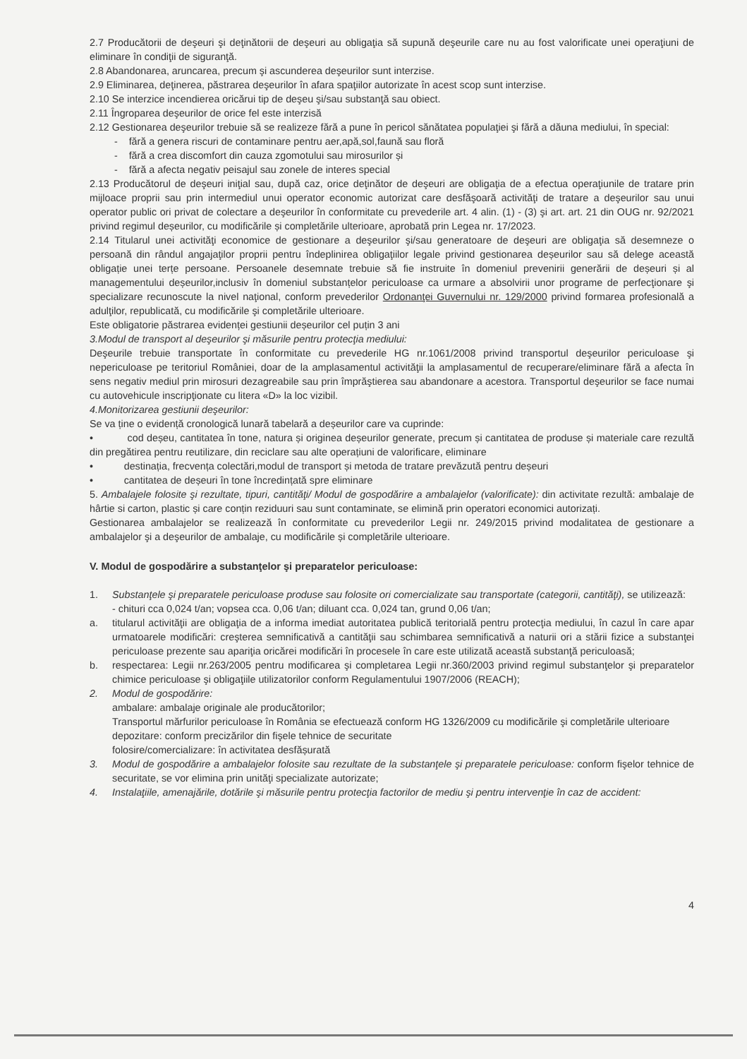2.7 Producătorii de deşeuri şi deţinătorii de deşeuri au obligaţia să supună deşeurile care nu au fost valorificate unei operaţiuni de eliminare în condiţii de siguranţă.
2.8 Abandonarea, aruncarea, precum şi ascunderea deşeurilor sunt interzise.
2.9 Eliminarea, deţinerea, păstrarea deşeurilor în afara spaţiilor autorizate în acest scop sunt interzise.
2.10 Se interzice incendierea oricărui tip de deşeu şi/sau substanţă sau obiect.
2.11 Îngroparea deşeurilor de orice fel este interzisă
2.12 Gestionarea deşeurilor trebuie să se realizeze fără a pune în pericol sănătatea populaţiei şi fără a dăuna mediului, în special:
- fără a genera riscuri de contaminare pentru aer,apă,sol,faună sau floră
- fără a crea discomfort din cauza zgomotului sau mirosurilor și
- fără a afecta negativ peisajul sau zonele de interes special
2.13 Producătorul de deşeuri iniţial sau, după caz, orice deţinător de deşeuri are obligaţia de a efectua operaţiunile de tratare prin mijloace proprii sau prin intermediul unui operator economic autorizat care desfăşoară activităţi de tratare a deşeurilor sau unui operator public ori privat de colectare a deşeurilor în conformitate cu prevederile art. 4 alin. (1) - (3) şi art. art. 21 din OUG nr. 92/2021 privind regimul deșeurilor, cu modificările și completările ulterioare, aprobată prin Legea nr. 17/2023.
2.14 Titularul unei activităţi economice de gestionare a deşeurilor şi/sau generatoare de deşeuri are obligaţia să desemneze o persoană din rândul angajaţilor proprii pentru îndeplinirea obligaţiilor legale privind gestionarea deșeurilor sau să delege această obligație unei terțe persoane. Persoanele desemnate trebuie să fie instruite în domeniul prevenirii generării de deșeuri și al managementului deșeurilor,inclusiv în domeniul substanțelor periculoase ca urmare a absolvirii unor programe de perfecţionare şi specializare recunoscute la nivel naţional, conform prevederilor Ordonanţei Guvernului nr. 129/2000 privind formarea profesională a adulţilor, republicată, cu modificările şi completările ulterioare.
Este obligatorie păstrarea evidenței gestiunii deșeurilor cel puțin 3 ani
3.Modul de transport al deşeurilor şi măsurile pentru protecţia mediului:
Deşeurile trebuie transportate în conformitate cu prevederile HG nr.1061/2008 privind transportul deşeurilor periculoase şi nepericuloase pe teritoriul României, doar de la amplasamentul activităţii la amplasamentul de recuperare/eliminare fără a afecta în sens negativ mediul prin mirosuri dezagreabile sau prin împrăştierea sau abandonare a acestora. Transportul deşeurilor se face numai cu autovehicule inscripţionate cu litera «D» la loc vizibil.
4.Monitorizarea gestiunii deşeurilor:
Se va ține o evidență cronologică lunară tabelară a deșeurilor care va cuprinde:
• cod deșeu, cantitatea în tone, natura și originea deșeurilor generate, precum și cantitatea de produse și materiale care rezultă din pregătirea pentru reutilizare, din reciclare sau alte operațiuni de valorificare, eliminare
• destinația, frecvența colectări,modul de transport și metoda de tratare prevăzută pentru deșeuri
• cantitatea de deșeuri în tone încredințată spre eliminare
5. Ambalajele folosite şi rezultate, tipuri, cantităţi/ Modul de gospodărire a ambalajelor (valorificate): din activitate rezultă: ambalaje de hârtie si carton, plastic și care conțin reziduuri sau sunt contaminate, se elimină prin operatori economici autorizați.
Gestionarea ambalajelor se realizează în conformitate cu prevederilor Legii nr. 249/2015 privind modalitatea de gestionare a ambalajelor şi a deşeurilor de ambalaje, cu modificările și completările ulterioare.
V. Modul de gospodărire a substanţelor şi preparatelor periculoase:
1. Substanţele şi preparatele periculoase produse sau folosite ori comercializate sau transportate (categorii, cantităţi), se utilizează:
- chituri cca 0,024 t/an; vopsea cca. 0,06 t/an; diluant cca. 0,024 tan, grund 0,06 t/an;
a. titularul activităţii are obligaţia de a informa imediat autoritatea publică teritorială pentru protecţia mediului, în cazul în care apar urmatoarele modificări: creşterea semnificativă a cantităţii sau schimbarea semnificativă a naturii ori a stării fizice a substanţei periculoase prezente sau apariţia oricărei modificări în procesele în care este utilizată această substanţă periculoasă;
b. respectarea: Legii nr.263/2005 pentru modificarea şi completarea Legii nr.360/2003 privind regimul substanţelor şi preparatelor chimice periculoase şi obligaţiile utilizatorilor conform Regulamentului 1907/2006 (REACH);
2. Modul de gospodărire:
ambalare: ambalaje originale ale producătorilor;
Transportul mărfurilor periculoase în România se efectuează conform HG 1326/2009 cu modificările şi completările ulterioare
depozitare: conform precizărilor din fişele tehnice de securitate
folosire/comercializare: în activitatea desfășurată
3. Modul de gospodărire a ambalajelor folosite sau rezultate de la substanţele şi preparatele periculoase: conform fişelor tehnice de securitate, se vor elimina prin unităţi specializate autorizate;
4. Instalaţiile, amenajările, dotările şi măsurile pentru protecţia factorilor de mediu şi pentru intervenţie în caz de accident:
4